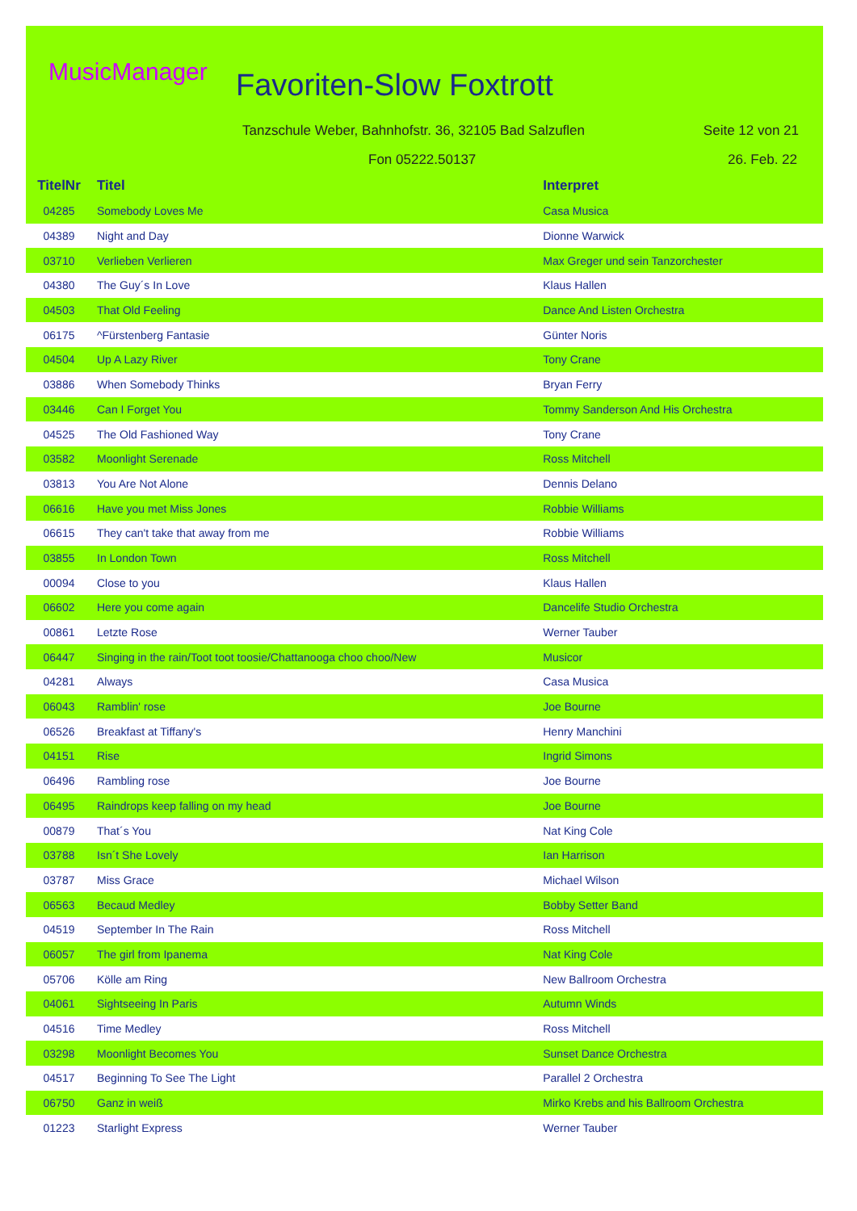MusicManager Favoriten-Slow Foxtrott
Tanzschule Weber, Bahnhofstr. 36, 32105 Bad Salzuflen
Seite 12 von 21
Fon 05222.50137 26. Feb. 22
| TitelNr | Titel | Interpret |
| --- | --- | --- |
| 04285 | Somebody Loves Me | Casa Musica |
| 04389 | Night and Day | Dionne Warwick |
| 03710 | Verlieben Verlieren | Max Greger und sein Tanzorchester |
| 04380 | The Guy´s In Love | Klaus Hallen |
| 04503 | That Old Feeling | Dance And Listen Orchestra |
| 06175 | ^Fürstenberg Fantasie | Günter Noris |
| 04504 | Up A Lazy River | Tony Crane |
| 03886 | When Somebody Thinks | Bryan Ferry |
| 03446 | Can I Forget You | Tommy Sanderson And His Orchestra |
| 04525 | The Old Fashioned Way | Tony Crane |
| 03582 | Moonlight Serenade | Ross Mitchell |
| 03813 | You Are Not Alone | Dennis Delano |
| 06616 | Have you met Miss Jones | Robbie Williams |
| 06615 | They can't take that away from me | Robbie Williams |
| 03855 | In London Town | Ross Mitchell |
| 00094 | Close to you | Klaus Hallen |
| 06602 | Here you come again | Dancelife Studio Orchestra |
| 00861 | Letzte Rose | Werner Tauber |
| 06447 | Singing in the rain/Toot toot toosie/Chattanooga choo choo/New | Musicor |
| 04281 | Always | Casa Musica |
| 06043 | Ramblin' rose | Joe Bourne |
| 06526 | Breakfast at Tiffany's | Henry Manchini |
| 04151 | Rise | Ingrid Simons |
| 06496 | Rambling rose | Joe Bourne |
| 06495 | Raindrops keep falling on my head | Joe Bourne |
| 00879 | That´s You | Nat King Cole |
| 03788 | Isn´t She Lovely | Ian Harrison |
| 03787 | Miss Grace | Michael Wilson |
| 06563 | Becaud Medley | Bobby Setter Band |
| 04519 | September In The Rain | Ross Mitchell |
| 06057 | The girl from Ipanema | Nat King Cole |
| 05706 | Kölle am Ring | New Ballroom Orchestra |
| 04061 | Sightseeing In Paris | Autumn Winds |
| 04516 | Time Medley | Ross Mitchell |
| 03298 | Moonlight Becomes You | Sunset Dance Orchestra |
| 04517 | Beginning To See The Light | Parallel 2 Orchestra |
| 06750 | Ganz in weiß | Mirko Krebs and his Ballroom Orchestra |
| 01223 | Starlight Express | Werner Tauber |